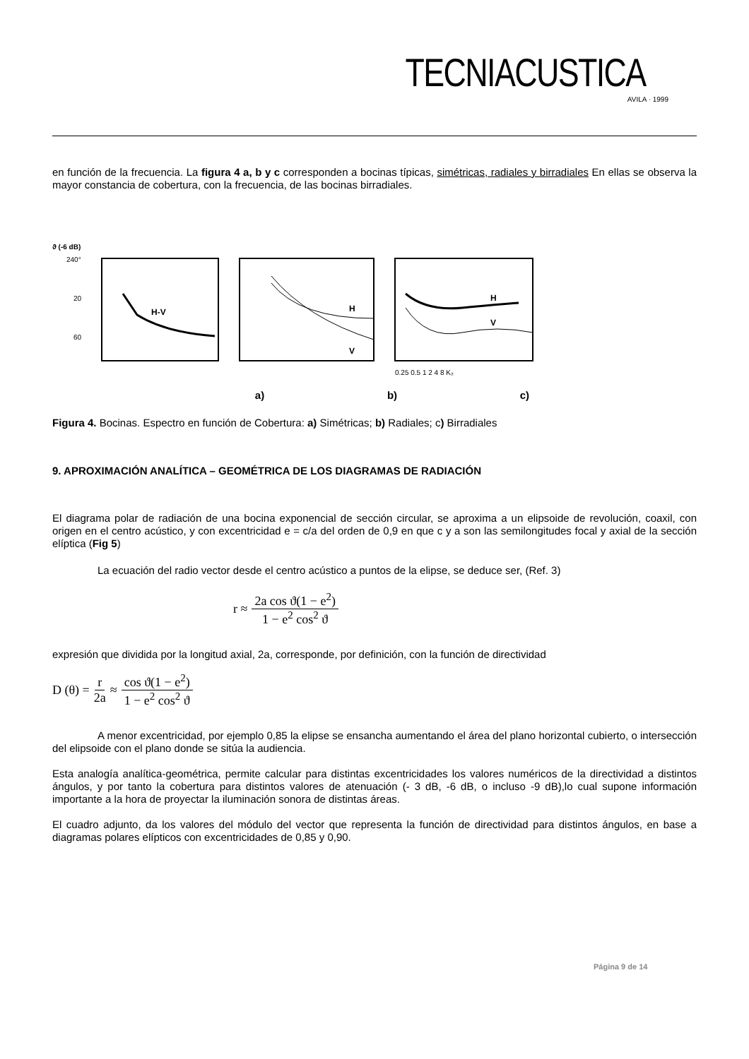TECNIACUSTICA
AVILA · 1999
en función de la frecuencia. La figura 4 a, b y c corresponden a bocinas típicas, simétricas, radiales y birradiales En ellas se observa la mayor constancia de cobertura, con la frecuencia, de las bocinas birradiales.
ϑ (-6 dB)
240°
20
60
H-V
H
V
H
V
0.25 0.5 1 2 4 8 K₂
a) b) c)
Figura 4. Bocinas. Espectro en función de Cobertura: a) Simétricas; b) Radiales; c) Birradiales
9. APROXIMACIÓN ANALÍTICA – GEOMÉTRICA DE LOS DIAGRAMAS DE RADIACIÓN
El diagrama polar de radiación de una bocina exponencial de sección circular, se aproxima a un elipsoide de revolución, coaxil, con origen en el centro acústico, y con excentricidad e = c/a del orden de 0,9 en que c y a son las semilongitudes focal y axial de la sección elíptica (Fig 5)
La ecuación del radio vector desde el centro acústico a puntos de la elipse, se deduce ser, (Ref. 3)
r ≈ 2a cos ϑ(1 − e<sup>2</sup>) 1 − e<sup>2</sup> cos<sup>2</sup> ϑ
expresión que dividida por la longitud axial, 2a, corresponde, por definición, con la función de directividad
D (θ) = r 2a ≈ cos ϑ(1 − e<sup>2</sup>) 1 − e<sup>2</sup> cos<sup>2</sup> ϑ
A menor excentricidad, por ejemplo 0,85 la elipse se ensancha aumentando el área del plano horizontal cubierto, o intersección del elipsoide con el plano donde se sitúa la audiencia.
Esta analogía analítica-geométrica, permite calcular para distintas excentricidades los valores numéricos de la directividad a distintos ángulos, y por tanto la cobertura para distintos valores de atenuación (- 3 dB, -6 dB, o incluso -9 dB),lo cual supone información importante a la hora de proyectar la iluminación sonora de distintas áreas.
El cuadro adjunto, da los valores del módulo del vector que representa la función de directividad para distintos ángulos, en base a diagramas polares elípticos con excentricidades de 0,85 y 0,90.
Página 9 de 14